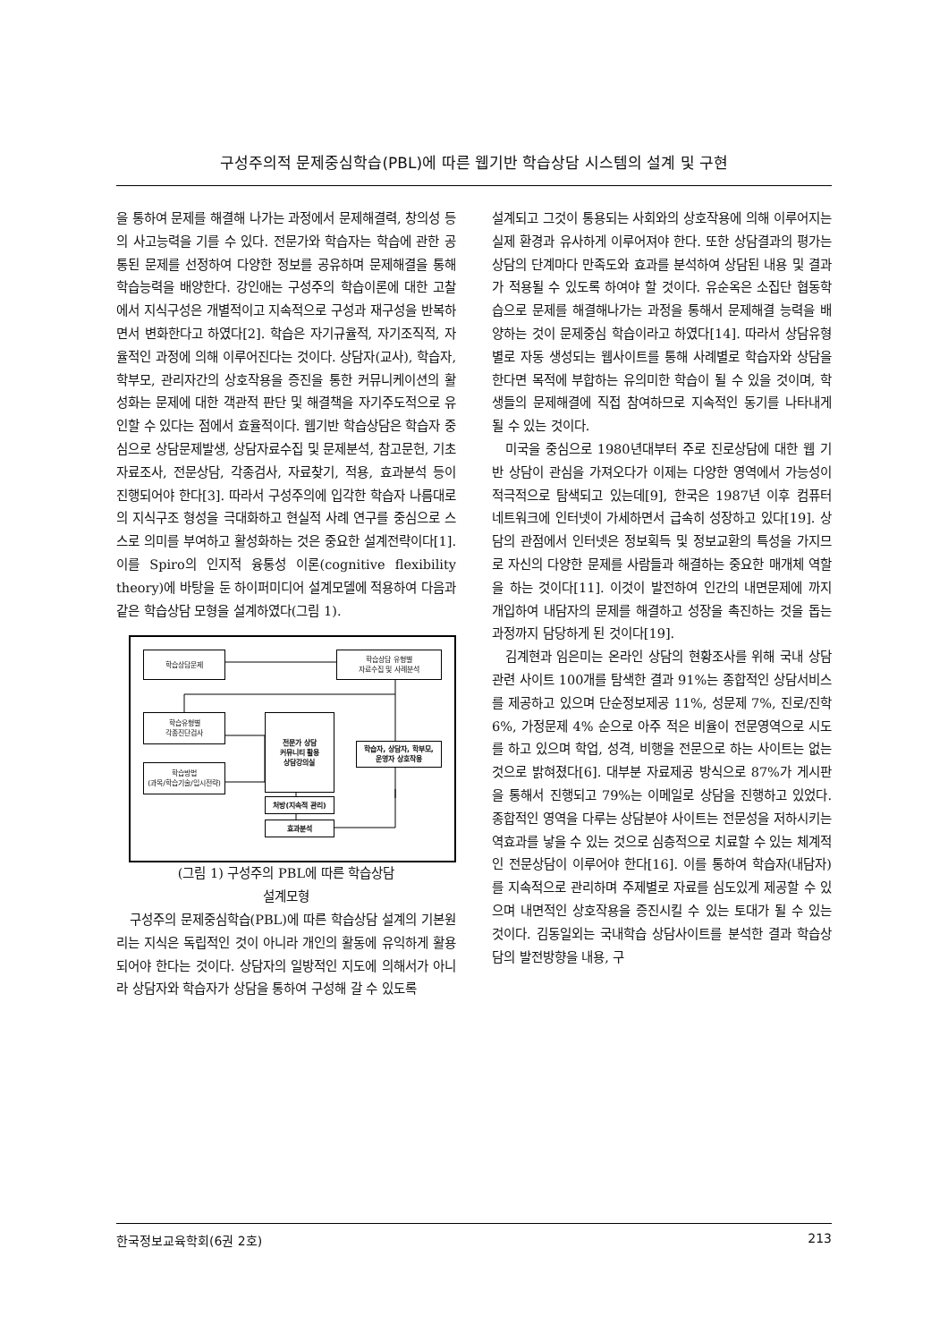구성주의적 문제중심학습(PBL)에 따른 웹기반 학습상담 시스템의 설계 및 구현
을 통하여 문제를 해결해 나가는 과정에서 문제해결력, 창의성 등의 사고능력을 기를 수 있다. 전문가와 학습자는 학습에 관한 공통된 문제를 선정하여 다양한 정보를 공유하며 문제해결을 통해 학습능력을 배양한다. 강인애는 구성주의 학습이론에 대한 고찰에서 지식구성은 개별적이고 지속적으로 구성과 재구성을 반복하면서 변화한다고 하였다[2]. 학습은 자기규율적, 자기조직적, 자율적인 과정에 의해 이루어진다는 것이다. 상담자(교사), 학습자, 학부모, 관리자간의 상호작용을 증진을 통한 커뮤니케이션의 활성화는 문제에 대한 객관적 판단 및 해결책을 자기주도적으로 유인할 수 있다는 점에서 효율적이다. 웹기반 학습상담은 학습자 중심으로 상담문제발생, 상담자료수집 및 문제분석, 참고문헌, 기초자료조사, 전문상담, 각종검사, 자료찾기, 적용, 효과분석 등이 진행되어야 한다[3]. 따라서 구성주의에 입각한 학습자 나름대로의 지식구조 형성을 극대화하고 현실적 사례 연구를 중심으로 스스로 의미를 부여하고 활성화하는 것은 중요한 설계전략이다[1]. 이를 Spiro의 인지적 융통성 이론(cognitive flexibility theory)에 바탕을 둔 하이퍼미디어 설계모델에 적용하여 다음과 같은 학습상담 모형을 설계하였다(그림 1).
학습상담문제
학습상담 유형별
자료수집 및 사례분석
학습유형별
각종진단검사
학습방법
(과목/학습기술/입시전략)
전문가 상담
커뮤니티 활용
상담강의실
학습자, 상담자, 학부모,
운영자 상호작용
처방(지속적 관리)
효과분석
(그림 1) 구성주의 PBL에 따른 학습상담
설계모형
구성주의 문제중심학습(PBL)에 따른 학습상담 설계의 기본원리는 지식은 독립적인 것이 아니라 개인의 활동에 유익하게 활용되어야 한다는 것이다. 상담자의 일방적인 지도에 의해서가 아니라 상담자와 학습자가 상담을 통하여 구성해 갈 수 있도록
설계되고 그것이 통용되는 사회와의 상호작용에 의해 이루어지는 실제 환경과 유사하게 이루어져야 한다. 또한 상담결과의 평가는 상담의 단계마다 만족도와 효과를 분석하여 상담된 내용 및 결과가 적용될 수 있도록 하여야 할 것이다. 유순옥은 소집단 협동학습으로 문제를 해결해나가는 과정을 통해서 문제해결 능력을 배양하는 것이 문제중심 학습이라고 하였다[14]. 따라서 상담유형별로 자동 생성되는 웹사이트를 통해 사례별로 학습자와 상담을 한다면 목적에 부합하는 유의미한 학습이 될 수 있을 것이며, 학생들의 문제해결에 직접 참여하므로 지속적인 동기를 나타내게 될 수 있는 것이다.
미국을 중심으로 1980년대부터 주로 진로상담에 대한 웹 기반 상담이 관심을 가져오다가 이제는 다양한 영역에서 가능성이 적극적으로 탐색되고 있는데[9], 한국은 1987년 이후 컴퓨터 네트워크에 인터넷이 가세하면서 급속히 성장하고 있다[19]. 상담의 관점에서 인터넷은 정보획득 및 정보교환의 특성을 가지므로 자신의 다양한 문제를 사람들과 해결하는 중요한 매개체 역할을 하는 것이다[11]. 이것이 발전하여 인간의 내면문제에 까지 개입하여 내담자의 문제를 해결하고 성장을 촉진하는 것을 돕는 과정까지 담당하게 된 것이다[19].
김계현과 임은미는 온라인 상담의 현황조사를 위해 국내 상담관련 사이트 100개를 탐색한 결과 91%는 종합적인 상담서비스를 제공하고 있으며 단순정보제공 11%, 성문제 7%, 진로/진학 6%, 가정문제 4% 순으로 아주 적은 비율이 전문영역으로 시도를 하고 있으며 학업, 성격, 비행을 전문으로 하는 사이트는 없는 것으로 밝혀졌다[6]. 대부분 자료제공 방식으로 87%가 게시판을 통해서 진행되고 79%는 이메일로 상담을 진행하고 있었다. 종합적인 영역을 다루는 상담분야 사이트는 전문성을 저하시키는 역효과를 낳을 수 있는 것으로 심층적으로 치료할 수 있는 체계적인 전문상담이 이루어야 한다[16]. 이를 통하여 학습자(내담자)를 지속적으로 관리하며 주제별로 자료를 심도있게 제공할 수 있으며 내면적인 상호작용을 증진시킬 수 있는 토대가 될 수 있는 것이다. 김동일외는 국내학습 상담사이트를 분석한 결과 학습상담의 발전방향을 내용, 구
한국정보교육학회(6권 2호) 213